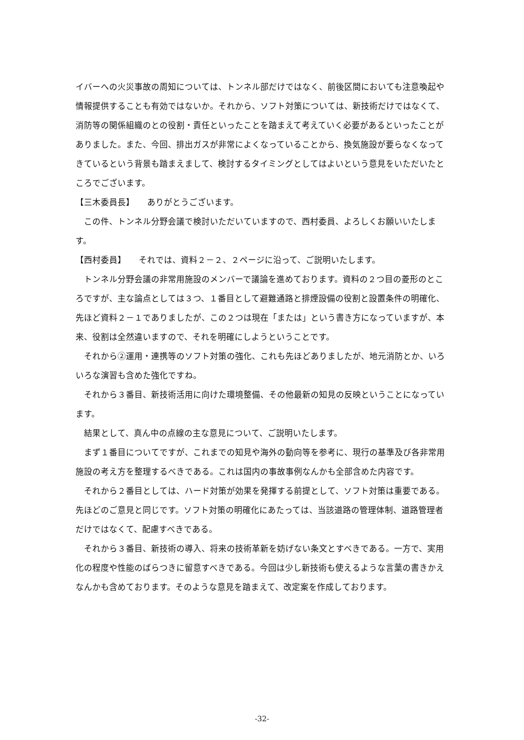イバーへの火災事故の周知については、トンネル部だけではなく、前後区間においても注意喚起や情報提供することも有効ではないか。それから、ソフト対策については、新技術だけではなくて、消防等の関係組織のとの役割・責任といったことを踏まえて考えていく必要があるといったことがありました。また、今回、排出ガスが非常によくなっていることから、換気施設が要らなくなってきているという背景も踏まえまして、検討するタイミングとしてはよいという意見をいただいたところでございます。
【三木委員長】　　ありがとうございます。
この件、トンネル分野会議で検討いただいていますので、西村委員、よろしくお願いいたします。
【西村委員】　　それでは、資料２－２、２ページに沿って、ご説明いたします。
トンネル分野会議の非常用施設のメンバーで議論を進めております。資料の２つ目の菱形のところですが、主な論点としては３つ、１番目として避難通路と排煙設備の役割と設置条件の明確化、先ほど資料２－１でありましたが、この２つは現在「または」という書き方になっていますが、本来、役割は全然違いますので、それを明確にしようということです。
それから②運用・連携等のソフト対策の強化、これも先ほどありましたが、地元消防とか、いろいろな演習も含めた強化ですね。
それから３番目、新技術活用に向けた環境整備、その他最新の知見の反映ということになっています。
結果として、真ん中の点線の主な意見について、ご説明いたします。
まず１番目についてですが、これまでの知見や海外の動向等を参考に、現行の基準及び各非常用施設の考え方を整理するべきである。これは国内の事故事例なんかも全部含めた内容です。
それから２番目としては、ハード対策が効果を発揮する前提として、ソフト対策は重要である。先ほどのご意見と同じです。ソフト対策の明確化にあたっては、当該道路の管理体制、道路管理者だけではなくて、配慮すべきである。
それから３番目、新技術の導入、将来の技術革新を妨げない条文とすべきである。一方で、実用化の程度や性能のばらつきに留意すべきである。今回は少し新技術も使えるような言葉の書きかえなんかも含めております。そのような意見を踏まえて、改定案を作成しております。
-32-